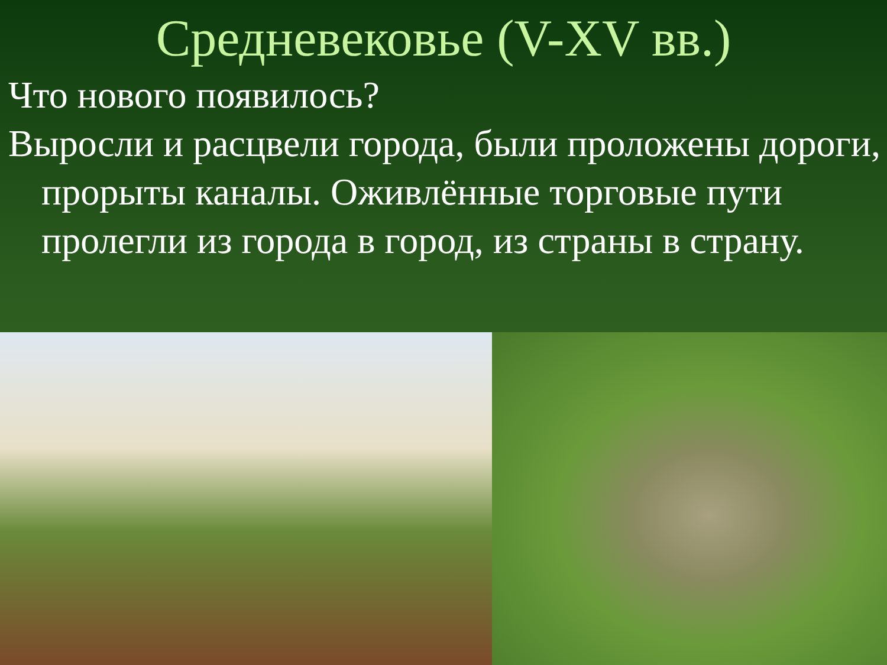Средневековье (V-XV вв.)
Что нового появилось?
Выросли и расцвели города, были проложены дороги, прорыты каналы. Оживлённые торговые пути пролегли из города в город, из страны в страну.